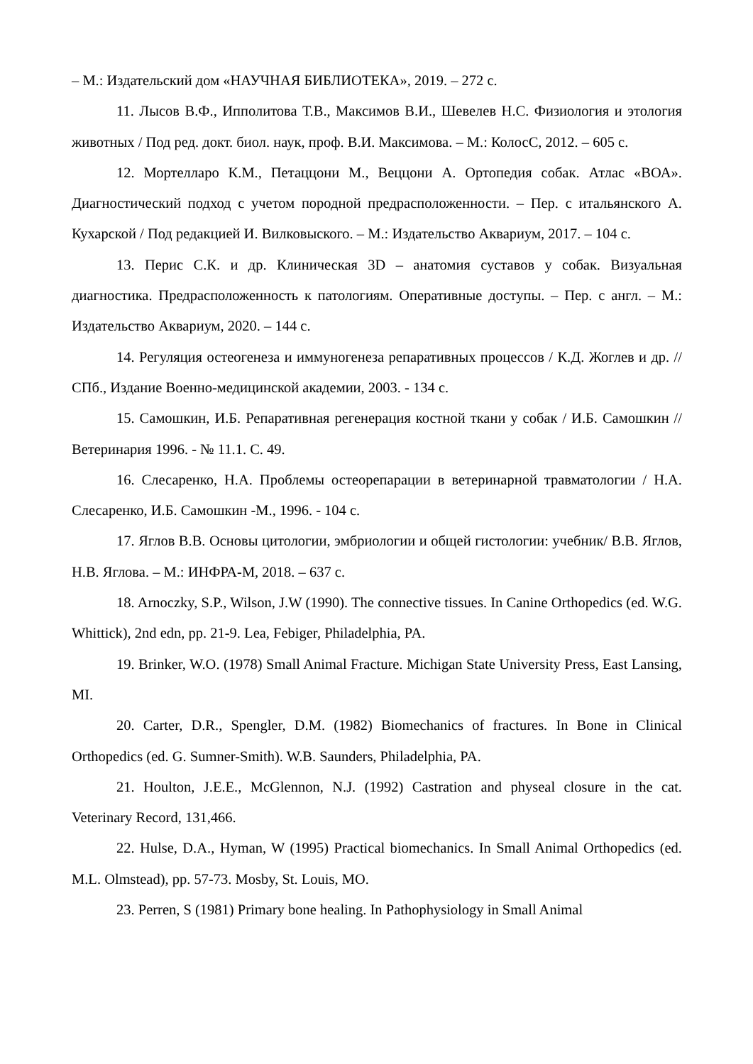– М.: Издательский дом «НАУЧНАЯ БИБЛИОТЕКА», 2019. – 272 с.
11. Лысов В.Ф., Ипполитова Т.В., Максимов В.И., Шевелев Н.С. Физиология и этология животных / Под ред. докт. биол. наук, проф. В.И. Максимова. – М.: КолосС, 2012. – 605 с.
12. Мортелларо К.М., Петаццони М., Веццони А. Ортопедия собак. Атлас «ВОА». Диагностический подход с учетом породной предрасположенности. – Пер. с итальянского А. Кухарской / Под редакцией И. Вилковыского. – М.: Издательство Аквариум, 2017. – 104 с.
13. Перис С.К. и др. Клиническая 3D – анатомия суставов у собак. Визуальная диагностика. Предрасположенность к патологиям. Оперативные доступы. – Пер. с англ. – М.: Издательство Аквариум, 2020. – 144 с.
14. Регуляция остеогенеза и иммуногенеза репаративных процессов / К.Д. Жоглев и др. // СПб., Издание Военно-медицинской академии, 2003. - 134 с.
15. Самошкин, И.Б. Репаративная регенерация костной ткани у собак / И.Б. Самошкин // Ветеринария 1996. - № 11.1. С. 49.
16. Слесаренко, Н.А. Проблемы остеорепарации в ветеринарной травматологии / Н.А. Слесаренко, И.Б. Самошкин -М., 1996. - 104 с.
17. Яглов В.В. Основы цитологии, эмбриологии и общей гистологии: учебник/ В.В. Яглов, Н.В. Яглова. – М.: ИНФРА-М, 2018. – 637 с.
18. Arnoczky, S.P., Wilson, J.W (1990). The connective tissues. In Canine Orthopedics (ed. W.G. Whittick), 2nd edn, pp. 21-9. Lea, Febiger, Philadelphia, PA.
19. Brinker, W.O. (1978) Small Animal Fracture. Michigan State University Press, East Lansing, MI.
20. Carter, D.R., Spengler, D.M. (1982) Biomechanics of fractures. In Bone in Clinical Orthopedics (ed. G. Sumner-Smith). W.B. Saunders, Philadelphia, PA.
21. Houlton, J.E.E., McGlennon, N.J. (1992) Castration and physeal closure in the cat. Veterinary Record, 131,466.
22. Hulse, D.A., Hyman, W (1995) Practical biomechanics. In Small Animal Orthopedics (ed. M.L. Olmstead), pp. 57-73. Mosby, St. Louis, MO.
23. Perren, S (1981) Primary bone healing. In Pathophysiology in Small Animal